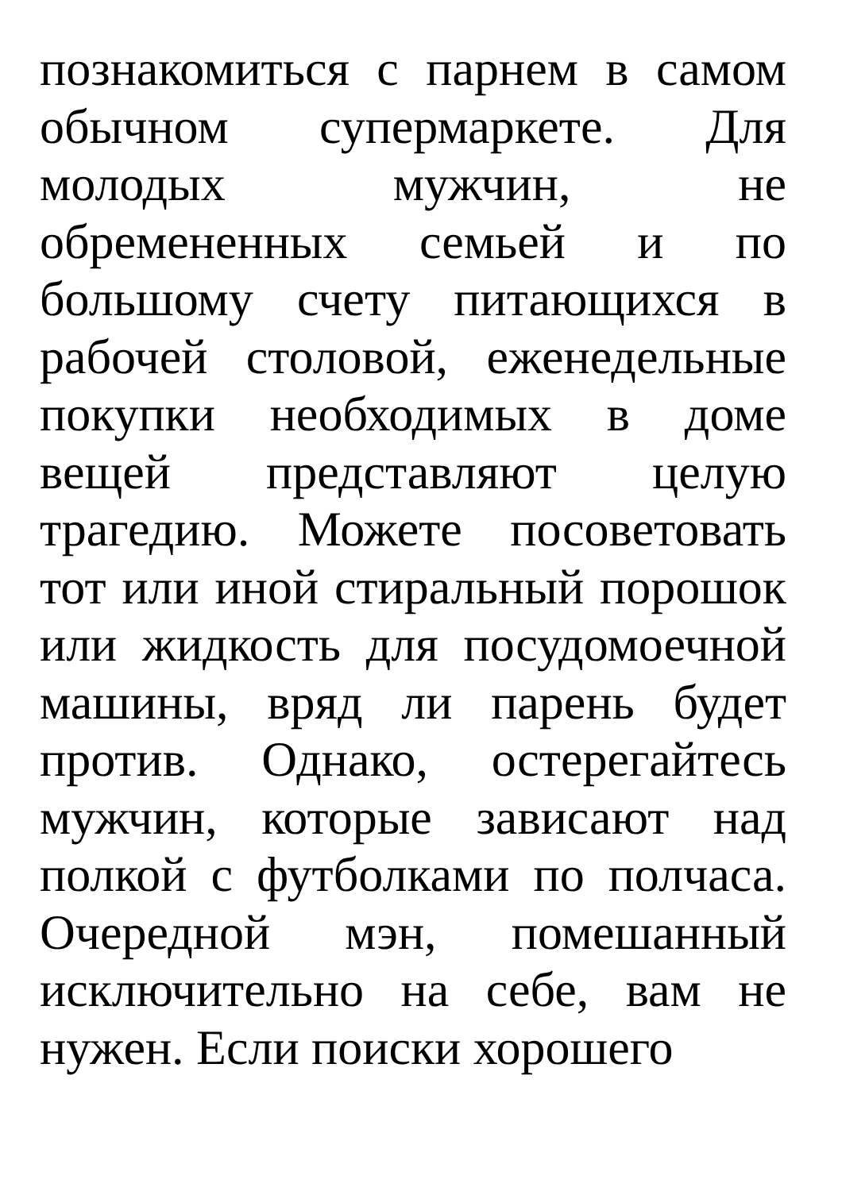познакомиться с парнем в самом обычном супермаркете. Для молодых мужчин, не обремененных семьей и по большому счету питающихся в рабочей столовой, еженедельные покупки необходимых в доме вещей представляют целую трагедию. Можете посоветовать тот или иной стиральный порошок или жидкость для посудомоечной машины, вряд ли парень будет против. Однако, остерегайтесь мужчин, которые зависают над полкой с футболками по полчаса. Очередной мэн, помешанный исключительно на себе, вам не нужен. Если поиски хорошего